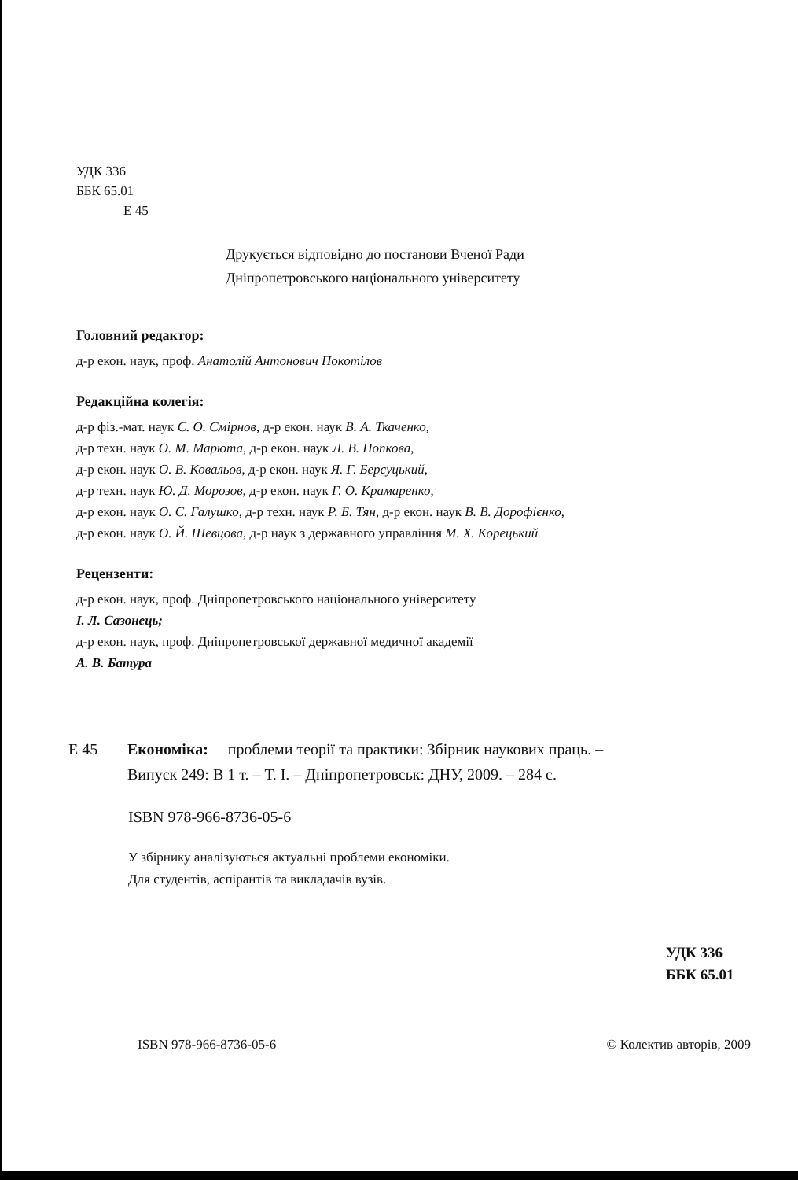УДК 336
ББК 65.01
Е 45
Друкується відповідно до постанови Вченої Ради
Дніпропетровського національного університету
Головний редактор:
д-р екон. наук, проф. Анатолій Антонович Покотілов
Редакційна колегія:
д-р фіз.-мат. наук С. О. Смірнов, д-р екон. наук В. А. Ткаченко,
д-р техн. наук О. М. Марюта, д-р екон. наук Л. В. Попкова,
д-р екон. наук О. В. Ковальов, д-р екон. наук Я. Г. Берсуцький,
д-р техн. наук Ю. Д. Морозов, д-р екон. наук Г. О. Крамаренко,
д-р екон. наук О. С. Галушко, д-р техн. наук Р. Б. Тян, д-р екон. наук В. В. Дорофієнко,
д-р екон. наук О. Й. Шевцова, д-р наук з державного управління М. Х. Корецький
Рецензенти:
д-р екон. наук, проф. Дніпропетровського національного університету
І. Л. Сазонець;
д-р екон. наук, проф. Дніпропетровської державної медичної академії
А. В. Батура
Е 45 Економіка: проблеми теорії та практики: Збірник наукових праць. –
Випуск 249: В 1 т. – Т. І. – Дніпропетровськ: ДНУ, 2009. – 284 с.
ISBN 978-966-8736-05-6
У збірнику аналізуються актуальні проблеми економіки.
Для студентів, аспірантів та викладачів вузів.
УДК 336
ББК 65.01
ISBN 978-966-8736-05-6 © Колектив авторів, 2009